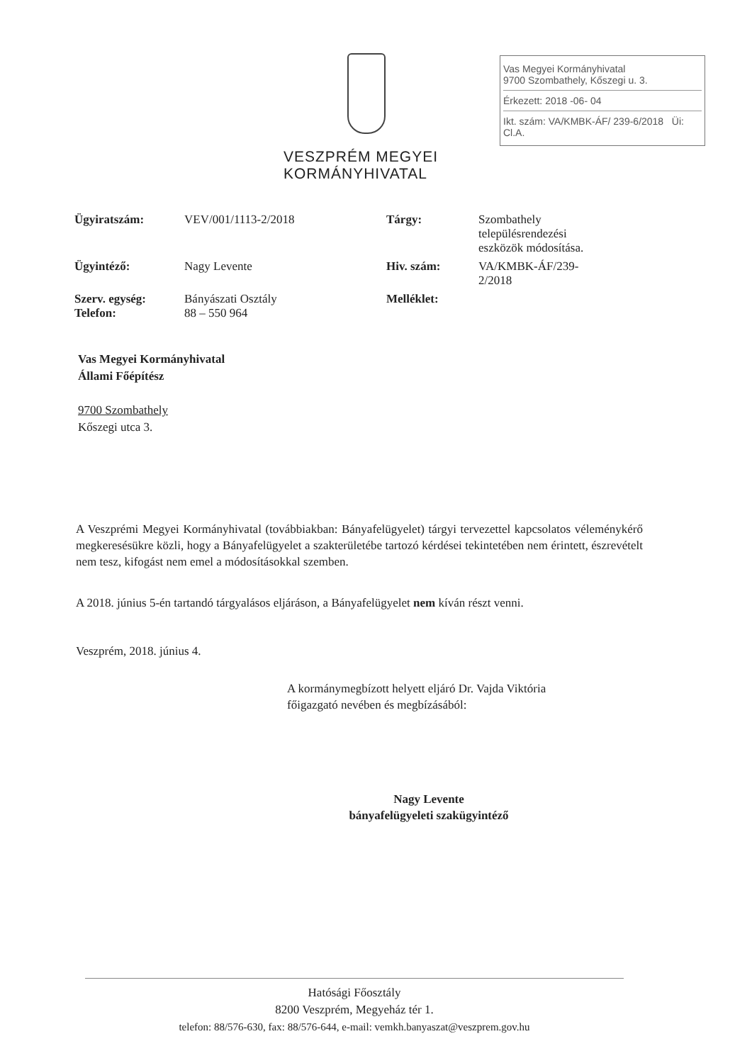VESZPRÉM MEGYEI
KORMÁNYHIVATAL
Vas Megyei Kormányhivatal
9700 Szombathely, Kőszegi u. 3.
Érkezett: 2018 -06- 04
Ikt. szám: VA/KMBK-ÁF/ 239-6/2018 Üi: Cl.A.
| Ügyiratszám: | VEV/001/1113-2/2018 | Tárgy: | Szombathely településrendezési eszközök módosítása. |
| Ügyintéző: | Nagy Levente | Hiv. szám: | VA/KMBK-ÁF/239- 2/2018 |
| Szerv. egység: Telefon: | Bányászati Osztály 88 – 550 964 | Melléklet: | |
Vas Megyei Kormányhivatal
Állami Főépítész
9700 Szombathely
Kőszegi utca 3.
A Veszprémi Megyei Kormányhivatal (továbbiakban: Bányafelügyelet) tárgyi tervezettel kapcsolatos véleménykérő megkeresésükre közli, hogy a Bányafelügyelet a szakterületébe tartozó kérdései tekintetében nem érintett, észrevételt nem tesz, kifogást nem emel a módosításokkal szemben.
A 2018. június 5-én tartandó tárgyalásos eljáráson, a Bányafelügyelet nem kíván részt venni.
Veszprém, 2018. június 4.
A kormánymegbízott helyett eljáró Dr. Vajda Viktória
főigazgató nevében és megbízásából:
Nagy Levente
bányafelügyeleti szakügyintéző
Hatósági Főosztály
8200 Veszprém, Megyeház tér 1.
telefon: 88/576-630, fax: 88/576-644, e-mail: vemkh.banyaszat@veszprem.gov.hu